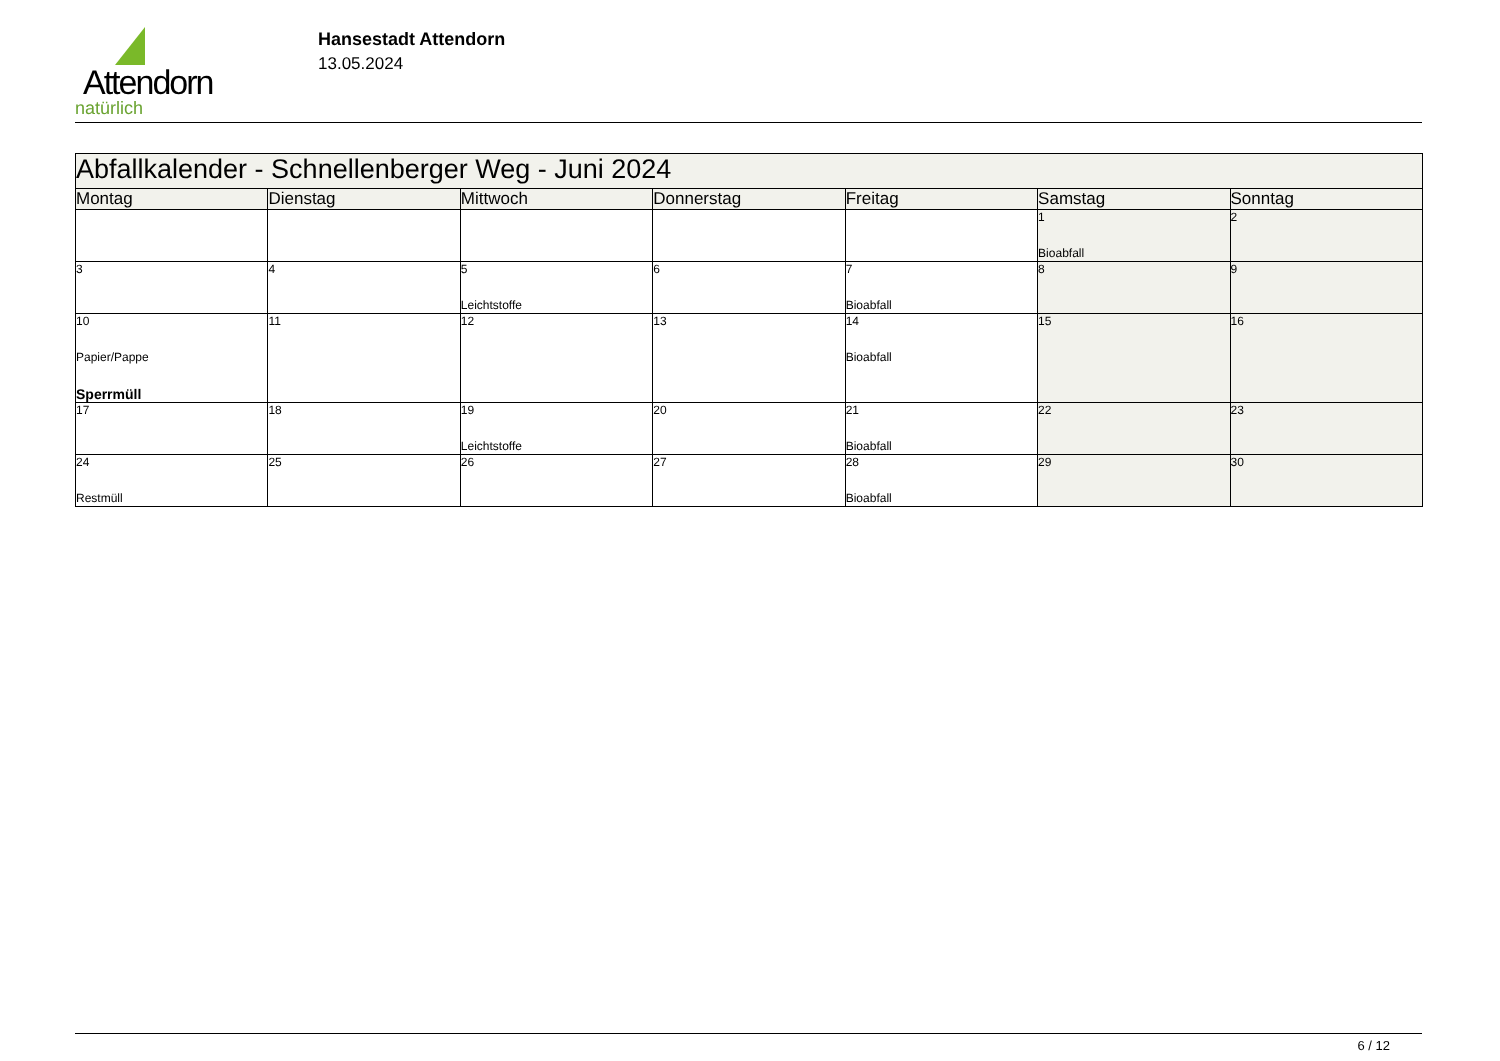Attendorn
natürlich
Hansestadt Attendorn
13.05.2024
| Abfallkalender - Schnellenberger Weg - Juni 2024 | | | | | | |
| Montag | Dienstag | Mittwoch | Donnerstag | Freitag | Samstag | Sonntag |
| | | | | | 1 Bioabfall | 2 |
| 3 | 4 | 5 Leichtstoffe | 6 | 7 Bioabfall | 8 | 9 |
| 10 Papier/Pappe Sperrmüll | 11 | 12 | 13 | 14 Bioabfall | 15 | 16 |
| 17 | 18 | 19 Leichtstoffe | 20 | 21 Bioabfall | 22 | 23 |
| 24 Restmüll | 25 | 26 | 27 | 28 Bioabfall | 29 | 30 |
6 / 12